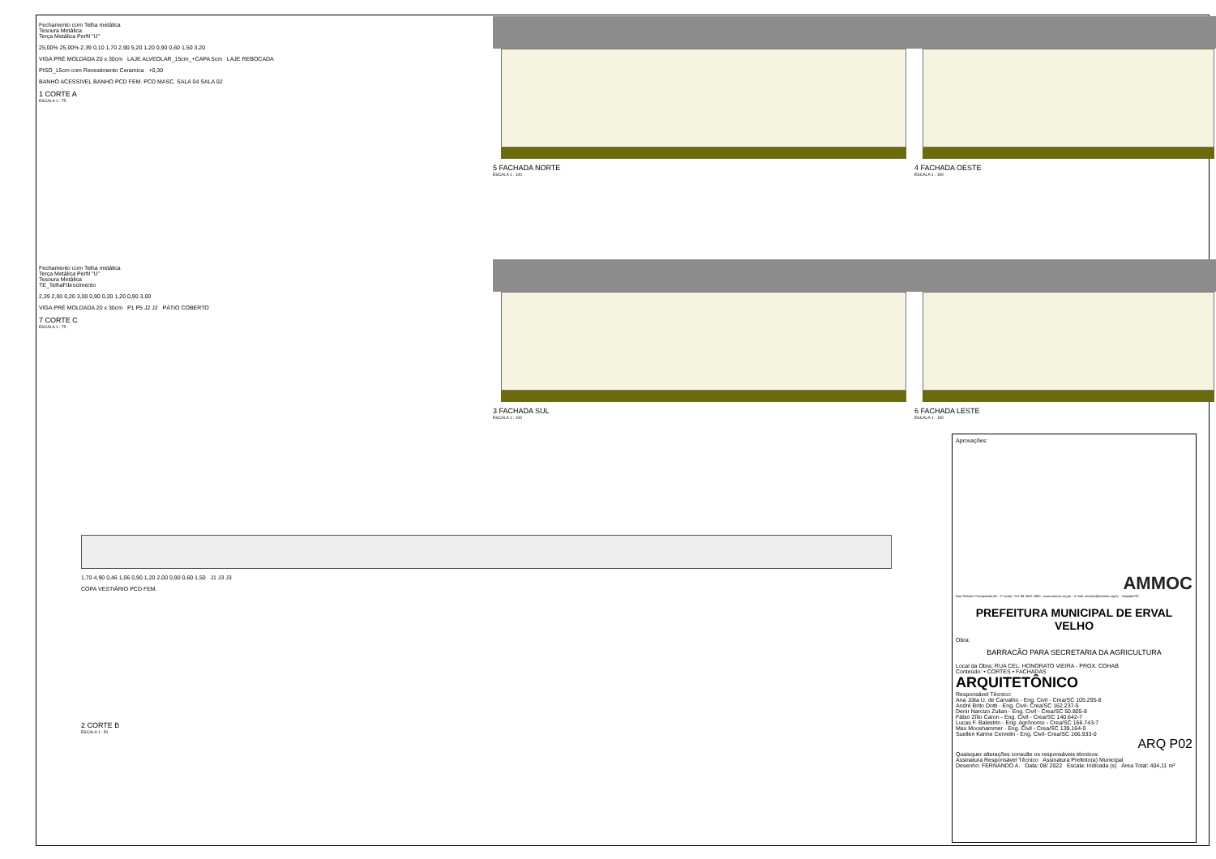Fechamento com Telha metálica
Tesoura Metálica
Terça Metálica Perfil "U"
25,00% 25,00% 2,39 0,10 1,70 2,90 5,20 1,20 0,90 0,60 1,50 3,20
VIGA PRÉ MOLDADA 20 x 30cm LAJE ALVEOLAR_15cm_+CAPA 5cm LAJE REBOCADA
PISO_15cm com Revestimento Ceramica +0,30
BANHO ACESSIVEL BANHO PCD FEM. PCD MASC. SALA 04 SALA 02
1 CORTE A
ESCALA 1 : 75
5 FACHADA NORTE
ESCALA 1 : 100
4 FACHADA OESTE
ESCALA 1 : 100
Fechamento com Telha metálica
Terça Metálica Perfil "U"
Tesoura Metálica
TE_TelhaFibrocimento
2,39 2,00 0,20 3,00 0,90 0,20 1,20 0,90 3,00
VIGA PRÉ MOLDADA 20 x 30cm P1 P5 J2 J2 PÁTIO COBERTO
7 CORTE C
ESCALA 1 : 75
3 FACHADA SUL
ESCALA 1 : 100
6 FACHADA LESTE
ESCALA 1 : 100
1,70 4,90 0,46 1,06 0,90 1,20 2,00 0,90 0,60 1,50 J1 J3 J3
COPA VESTIÁRIO PCD FEM.
2 CORTE B
ESCALA 1 : 50
Aprovações:
AMMOC
Rua Roberto Trompowski,68 - 2º andar / Tel: 49 3522-2800 - www.ammoc.org.br - e-mail: ammoc@ammoc.org.br - Joaçaba/SC
PREFEITURA MUNICIPAL DE ERVAL VELHO
Obra:
BARRACÃO PARA SECRETARIA DA AGRICULTURA
Local da Obra: RUA CEL. HONORATO VIEIRA - PROX. COHAB
Conteúdo: • CORTES • FACHADAS
ARQUITETÔNICO
Responsável Técnico:
Ana Júlia U. de Carvalho - Eng. Civil - Crea/SC 105.295-8
André Brito Dotti - Eng. Civil- Crea/SC 162.237-5
Denir Narcizo Zulian - Eng. Civil - Crea/SC 50.805-8
Fábio Zílio Caron - Eng. Civil - Crea/SC 140.642-7
Lucas F. Balestrin - Eng. Agrônomo - Crea/SC 156.743-7
Max Mooshammer - Eng. Civil - Crea/SC 139.164-0
Suellen Karine Cervelin - Eng. Civil- Crea/SC 166.933-0
ARQ P02
Quaisquer alterações consulte os responsáveis técnicos:
Assinatura Responsável Técnico Assinatura Prefeito(a) Municipal
Desenho: FERNANDO A. Data: 08/ 2022 Escala: Indicada (s) Área Total: 404,11 m²